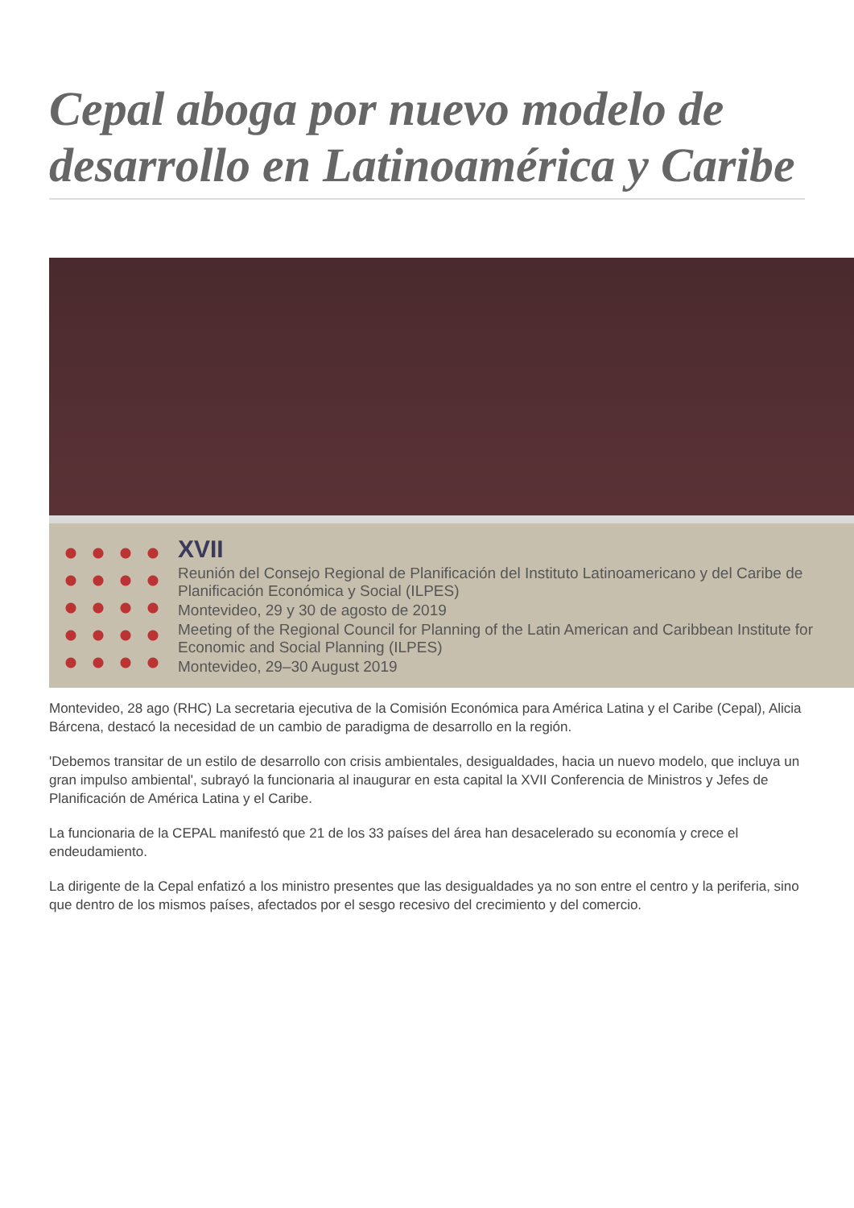Cepal aboga por nuevo modelo de desarrollo en Latinoamérica y Caribe
XVII
Reunión del Consejo Regional de Planificación del Instituto Latinoamericano y del Caribe de Planificación Económica y Social (ILPES)
Montevideo, 29 y 30 de agosto de 2019
Meeting of the Regional Council for Planning of the Latin American and Caribbean Institute for Economic and Social Planning (ILPES)
Montevideo, 29–30 August 2019
Montevideo, 28 ago (RHC) La secretaria ejecutiva de la Comisión Económica para América Latina y el Caribe (Cepal), Alicia Bárcena, destacó la necesidad de un cambio de paradigma de desarrollo en la región.
'Debemos transitar de un estilo de desarrollo con crisis ambientales, desigualdades, hacia un nuevo modelo, que incluya un gran impulso ambiental', subrayó la funcionaria al inaugurar en esta capital la XVII Conferencia de Ministros y Jefes de Planificación de América Latina y el Caribe.
La funcionaria de la CEPAL manifestó que 21 de los 33 países del área han desacelerado su economía y crece el endeudamiento.
La dirigente de la Cepal enfatizó a los ministro presentes que las desigualdades ya no son entre el centro y la periferia, sino que dentro de los mismos países, afectados por el sesgo recesivo del crecimiento y del comercio.